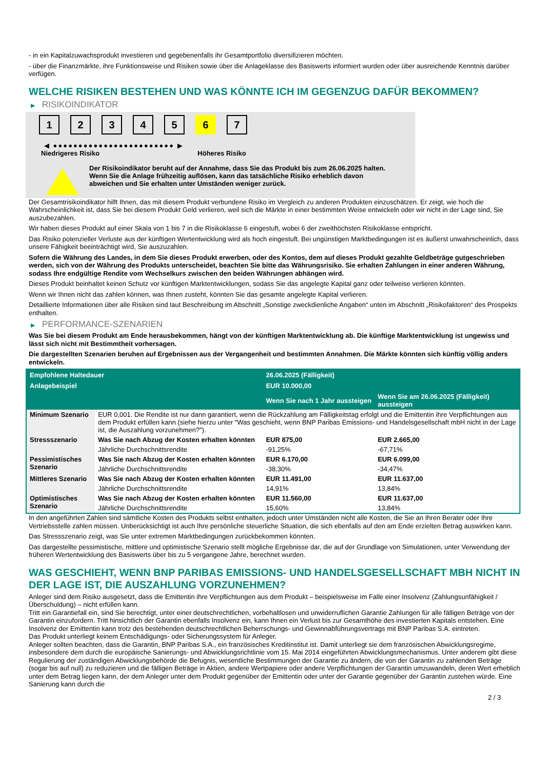- in ein Kapitalzuwachsprodukt investieren und gegebenenfalls ihr Gesamtportfolio diversifizieren möchten.
- über die Finanzmärkte, ihre Funktionsweise und Risiken sowie über die Anlageklasse des Basiswerts informiert wurden oder über ausreichende Kenntnis darüber verfügen.
WELCHE RISIKEN BESTEHEN UND WAS KÖNNTE ICH IM GEGENZUG DAFÜR BEKOMMEN?
▶ RISIKOINDIKATOR
1 2 3 4 5 6 7
◀ ●●●●●●●●●●●●●●●●●●●●●●●● ▶
Niedrigeres Risiko Höheres Risiko
Der Risikoindikator beruht auf der Annahme, dass Sie das Produkt bis zum 26.06.2025 halten.
Wenn Sie die Anlage frühzeitig auflösen, kann das tatsächliche Risiko erheblich davon abweichen und Sie erhalten unter Umständen weniger zurück.
Der Gesamtrisikoindikator hilft Ihnen, das mit diesem Produkt verbundene Risiko im Vergleich zu anderen Produkten einzuschätzen. Er zeigt, wie hoch die Wahrscheinlichkeit ist, dass Sie bei diesem Produkt Geld verlieren, weil sich die Märkte in einer bestimmten Weise entwickeln oder wir nicht in der Lage sind, Sie auszubezahlen.
Wir haben dieses Produkt auf einer Skala von 1 bis 7 in die Risikoklasse 6 eingestuft, wobei 6 der zweithöchsten Risikoklasse entspricht.
Das Risiko potenzieller Verluste aus der künftigen Wertentwicklung wird als hoch eingestuft. Bei ungünstigen Marktbedingungen ist es äußerst unwahrscheinlich, dass unsere Fähigkeit beeinträchtigt wird, Sie auszuzahlen.
Sofern die Währung des Landes, in dem Sie dieses Produkt erwerben, oder des Kontos, dem auf dieses Produkt gezahlte Geldbeträge gutgeschrieben werden, sich von der Währung des Produkts unterscheidet, beachten Sie bitte das Währungsrisiko. Sie erhalten Zahlungen in einer anderen Währung, sodass Ihre endgültige Rendite vom Wechselkurs zwischen den beiden Währungen abhängen wird.
Dieses Produkt beinhaltet keinen Schutz vor künftigen Marktentwicklungen, sodass Sie das angelegte Kapital ganz oder teilweise verlieren könnten.
Wenn wir Ihnen nicht das zahlen können, was Ihnen zusteht, könnten Sie das gesamte angelegte Kapital verlieren.
Detaillierte Informationen über alle Risiken sind laut Beschreibung im Abschnitt „Sonstige zweckdienliche Angaben“ unten im Abschnitt „Risikofaktoren“ des Prospekts enthalten.
▶ PERFORMANCE-SZENARIEN
Was Sie bei diesem Produkt am Ende herausbekommen, hängt von der künftigen Marktentwicklung ab. Die künftige Marktentwicklung ist ungewiss und lässt sich nicht mit Bestimmtheit vorhersagen.
Die dargestellten Szenarien beruhen auf Ergebnissen aus der Vergangenheit und bestimmten Annahmen. Die Märkte könnten sich künftig völlig anders entwickeln.
| Empfohlene Haltedauer | | 26.06.2025 (Fälligkeit) | |
| --- | --- | --- | --- |
| Anlagebeispiel | | EUR 10.000,00 | |
| | | Wenn Sie nach 1 Jahr aussteigen | Wenn Sie am 26.06.2025 (Fälligkeit) aussteigen |
| Minimum Szenario | EUR 0,001. Die Rendite ist nur dann garantiert, wenn die Rückzahlung am Fälligkeitstag erfolgt und die Emittentin ihre Verpflichtungen aus dem Produkt erfüllen kann (siehe hierzu unter "Was geschieht, wenn BNP Paribas Emissions- und Handelsgesellschaft mbH nicht in der Lage ist, die Auszahlung vorzunehmen?"). | | |
| Stressszenario | Was Sie nach Abzug der Kosten erhalten könnten | EUR 875,00 | EUR 2.665,00 |
| | Jährliche Durchschnittsrendite | -91,25% | -67,71% |
| Pessimistisches Szenario | Was Sie nach Abzug der Kosten erhalten könnten | EUR 6.170,00 | EUR 6.099,00 |
| | Jährliche Durchschnittsrendite | -38,30% | -34,47% |
| Mittleres Szenario | Was Sie nach Abzug der Kosten erhalten könnten | EUR 11.491,00 | EUR 11.637,00 |
| | Jährliche Durchschnittsrendite | 14,91% | 13,84% |
| Optimistisches Szenario | Was Sie nach Abzug der Kosten erhalten könnten | EUR 11.560,00 | EUR 11.637,00 |
| | Jährliche Durchschnittsrendite | 15,60% | 13,84% |
In den angeführten Zahlen sind sämtliche Kosten des Produkts selbst enthalten, jedoch unter Umständen nicht alle Kosten, die Sie an Ihren Berater oder Ihre Vertriebsstelle zahlen müssen. Unberücksichtigt ist auch Ihre persönliche steuerliche Situation, die sich ebenfalls auf den am Ende erzielten Betrag auswirken kann.
Das Stressszenario zeigt, was Sie unter extremen Marktbedingungen zurückbekommen könnten.
Das dargestellte pessimistische, mittlere und optimistische Szenario stellt mögliche Ergebnisse dar, die auf der Grundlage von Simulationen, unter Verwendung der früheren Wertentwicklung des Basiswerts über bis zu 5 vergangene Jahre, berechnet wurden.
WAS GESCHIEHT, WENN BNP PARIBAS EMISSIONS- UND HANDELSGESELLSCHAFT MBH NICHT IN DER LAGE IST, DIE AUSZAHLUNG VORZUNEHMEN?
Anleger sind dem Risiko ausgesetzt, dass die Emittentin ihre Verpflichtungen aus dem Produkt – beispielsweise im Falle einer Insolvenz (Zahlungsunfähigkeit / Überschuldung) – nicht erfüllen kann.
Tritt ein Garantiefall ein, sind Sie berechtigt, unter einer deutschrechtlichen, vorbehaltlosen und unwiderruflichen Garantie Zahlungen für alle fälligen Beträge von der Garantin einzufordern. Tritt hinsichtlich der Garantin ebenfalls Insolvenz ein, kann Ihnen ein Verlust bis zur Gesamthöhe des investierten Kapitals entstehen. Eine Insolvenz der Emittentin kann trotz des bestehenden deutschrechtlichen Beherrschungs- und Gewinnabführungsvertrags mit BNP Paribas S.A. eintreten.
Das Produkt unterliegt keinem Entschädigungs- oder Sicherungssystem für Anleger.
Anleger sollten beachten, dass die Garantin, BNP Paribas S.A., ein französisches Kreditinstitut ist. Damit unterliegt sie dem französischen Abwicklungsregime, insbesondere dem durch die europäische Sanierungs- und Abwicklungsrichtlinie vom 15. Mai 2014 eingeführten Abwicklungsmechanismus. Unter anderem gibt diese Regulierung der zuständigen Abwicklungsbehörde die Befugnis, wesentliche Bestimmungen der Garantie zu ändern, die von der Garantin zu zahlenden Beträge (sogar bis auf null) zu reduzieren und die fälligen Beträge in Aktien, andere Wertpapiere oder andere Verpflichtungen der Garantin umzuwandeln, deren Wert erheblich unter dem Betrag liegen kann, der dem Anleger unter dem Produkt gegenüber der Emittentin oder unter der Garantie gegenüber der Garantin zustehen würde. Eine Sanierung kann durch die
2 / 3